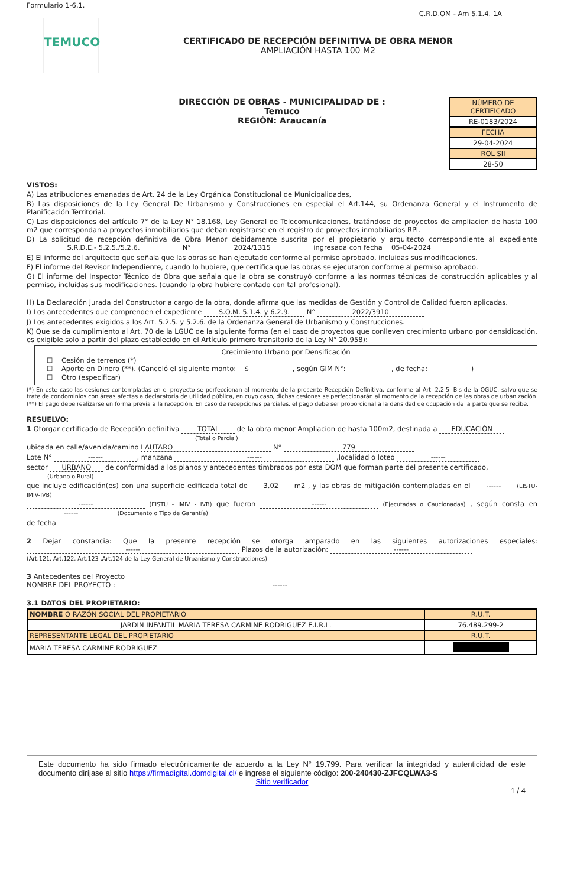Formulario 1-6.1.
C.R.D.OM - Am 5.1.4. 1A
TEMUCO
CERTIFICADO DE RECEPCIÓN DEFINITIVA DE OBRA MENOR
AMPLIACIÓN HASTA 100 M2
DIRECCIÓN DE OBRAS - MUNICIPALIDAD DE :
Temuco
REGIÓN: Araucanía
| NÚMERO DE CERTIFICADO |
| RE-0183/2024 |
| FECHA |
| 29-04-2024 |
| ROL SII |
| 28-50 |
VISTOS:
A) Las atribuciones emanadas de Art. 24 de la Ley Orgánica Constitucional de Municipalidades,
B) Las disposiciones de la Ley General De Urbanismo y Construcciones en especial el Art.144, su Ordenanza General y el Instrumento de Planificación Territorial.
C) Las disposiciones del artículo 7° de la Ley N° 18.168, Ley General de Telecomunicaciones, tratándose de proyectos de ampliacion de hasta 100 m2 que correspondan a proyectos inmobiliarios que deban registrarse en el registro de proyectos inmobiliarios RPI.
D) La solicitud de recepción definitiva de Obra Menor debidamente suscrita por el propietario y arquitecto correspondiente al expediente S.R.D.E.- 5.2.5./5.2.6. N° 2024/1315 ingresada con fecha 05-04-2024
E) El informe del arquitecto que señala que las obras se han ejecutado conforme al permiso aprobado, incluidas sus modificaciones.
F) El informe del Revisor Independiente, cuando lo hubiere, que certifica que las obras se ejecutaron conforme al permiso aprobado.
G) El informe del Inspector Técnico de Obra que señala que la obra se construyó conforme a las normas técnicas de construcción aplicables y al permiso, incluidas sus modificaciones. (cuando la obra hubiere contado con tal profesional).
H) La Declaración Jurada del Constructor a cargo de la obra, donde afirma que las medidas de Gestión y Control de Calidad fueron aplicadas.
I) Los antecedentes que comprenden el expediente S.O.M. 5.1.4. y 6.2.9. N° 2022/3910
J) Los antecedentes exigidos a los Art. 5.2.5. y 5.2.6. de la Ordenanza General de Urbanismo y Construcciones.
K) Que se da cumplimiento al Art. 70 de la LGUC de la siguiente forma (en el caso de proyectos que conlleven crecimiento urbano por densidicación, es exigible solo a partir del plazo establecido en el Artículo primero transitorio de la Ley N° 20.958):
Crecimiento Urbano por Densificación
☐ Cesión de terrenos (*)
☐ Aporte en Dinero (**). (Canceló el siguiente monto: $ , según GIM N°: , de fecha: )
☐ Otro (especificar)
(*) En este caso las cesiones contempladas en el proyecto se perfeccionan al momento de la presente Recepción Definitiva, conforme al Art. 2.2.5. Bis de la OGUC, salvo que se trate de condominios con áreas afectas a declaratoria de utilidad pública, en cuyo caso, dichas cesiones se perfeccionarán al momento de la recepción de las obras de urbanización
(**) El pago debe realizarse en forma previa a la recepción. En caso de recepciones parciales, el pago debe ser proporcional a la densidad de ocupación de la parte que se recibe.
RESUELVO:
1 Otorgar certificado de Recepción definitiva TOTAL de la obra menor Ampliacion de hasta 100m2, destinada a EDUCACIÓN
(Total o Parcial)
ubicada en calle/avenida/camino LAUTARO N° 779
Lote N° ------, manzana ------ ,localidad o loteo ------
sector URBANO de conformidad a los planos y antecedentes timbrados por esta DOM que forman parte del presente certificado,
(Urbano o Rural)
que incluye edificación(es) con una superficie edificada total de 3,02 m2 , y las obras de mitigación contempladas en el ------ (EISTU-IMIV-IVB)
------ (EISTU - IMIV - IVB) que fueron ------ (Ejecutadas o Caucionadas) , según consta en ------ (Documento o Tipo de Garantía)
de fecha
2 Dejar constancia: Que la presente recepción se otorga amparado en las siguientes autorizaciones especiales: ------ Plazos de la autorización: ------
(Art.121, Art.122, Art.123 ,Art.124 de la Ley General de Urbanismo y Construcciones)
3 Antecedentes del Proyecto
NOMBRE DEL PROYECTO : ------
3.1 DATOS DEL PROPIETARIO:
| NOMBRE O RAZÓN SOCIAL DEL PROPIETARIO | R.U.T. |
| JARDIN INFANTIL MARIA TERESA CARMINE RODRIGUEZ E.I.R.L. | 76.489.299-2 |
| REPRESENTANTE LEGAL DEL PROPIETARIO | R.U.T. |
| MARIA TERESA CARMINE RODRIGUEZ | |
Este documento ha sido firmado electrónicamente de acuerdo a la Ley N° 19.799. Para verificar la integridad y autenticidad de este documento diríjase al sitio https://firmadigital.domdigital.cl/ e ingrese el siguiente código: 200-240430-ZJFCQLWA3-S
Sitio verificador
1 / 4